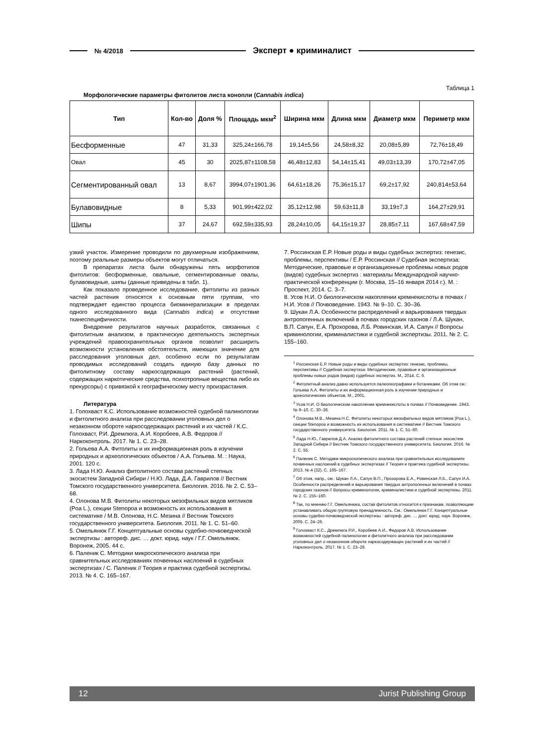№ 4/2018 Эксперт ● криминалист
Таблица 1
Морфологические параметры фитолитов листа конопли (Cannabis indica)
| Тип | Кол-во | Доля % | Площадь мкм<sup>2</sup> | Ширина мкм | Длина мкм | Диаметр мкм | Периметр мкм |
| --- | --- | --- | --- | --- | --- | --- | --- |
| Бесформенные | 47 | 31,33 | 325,24±166,78 | 19,14±5,56 | 24,58±8,32 | 20,08±5,89 | 72,76±18,49 |
| Овал | 45 | 30 | 2025,87±1108,58 | 46,48±12,83 | 54,14±15,41 | 49,03±13,39 | 170,72±47,05 |
| Сегментированный овал | 13 | 8,67 | 3994,07±1901,36 | 64,61±18,26 | 75,36±15,17 | 69,2±17,92 | 240,814±53,64 |
| Булавовидные | 8 | 5,33 | 901,99±422,02 | 35,12±12,98 | 59,63±11,8 | 33,19±7,3 | 164,27±29,91 |
| Шипы | 37 | 24,67 | 692,59±335,93 | 28,24±10,05 | 64,15±19,37 | 28,85±7,11 | 167,68±47,59 |
узкий участок. Измерение проводили по двухмерным изображениям, поэтому реальные размеры объектов могут отличаться.
В препаратах листа были обнаружены пять морфотипов фитолитов: бесформенные, овальные, сегментированные овалы, булавовидные, шипы (данные приведены в табл. 1).
Как показало проведенное исследование, фитолиты из разных частей растения относятся к основным пяти группам, что подтверждает единство процесса биоминерализации в пределах одного исследованного вида (Cannabis indica) и отсутствие тканеспецифичности.
Внедрение результатов научных разработок, связанных с фитолитным анализом, в практическую деятельность экспертных учреждений правоохранительных органов позволит расширить возможности установления обстоятельств, имеющих значение для расследования уголовных дел, особенно если по результатам проводимых исследований создать единую базу данных по фитолитному составу наркосодержащих растений (растений, содержащих наркотические средства, психотропные вещества либо их прекурсоры) с привязкой к географическому месту произрастания.
Литература
1. Голохваст К.С. Использование возможностей судебной палинологии и фитолитного анализа при расследовании уголовных дел о незаконном обороте наркосодержащих растений и их частей / К.С. Голохваст, Р.И. Дремлюга, А.И. Коробеев, А.В. Федоров // Наркоконтроль. 2017. № 1. С. 23–28.
2. Гольева А.А. Фитолиты и их информационная роль в изучении природных и археологических объектов / А.А. Гольева. М. : Наука, 2001. 120 с.
3. Лада Н.Ю. Анализ фитолитного состава растений степных экосистем Западной Сибири / Н.Ю. Лада, Д.А. Гаврилов // Вестник Томского государственного университета. Биология. 2016. № 2. С. 53–68.
4. Олонова М.В. Фитолиты некоторых мезофильных видов мятликов (Poa L.), секции Stenopoa и возможность их использования в систематике / М.В. Олонова, Н.С. Мезина // Вестник Томского государственного университета. Биология. 2011. № 1. С. 51–60.
5. Омельянюк Г.Г. Концептуальные основы судебно-почвоведческой экспертизы : автореф. дис. … докт. юрид. наук / Г.Г. Омельянюк. Воронеж, 2005. 44 с.
6. Паленик С. Методики микроскопического анализа при сравнительных исследованиях почвенных наслоений в судебных экспертизах / С. Паленик // Теория и практика судебной экспертизы. 2013. № 4. С. 165–167.
7. Россинская Е.Р. Новые роды и виды судебных экспертиз: генезис, проблемы, перспективы / Е.Р. Россинская // Судебная экспертиза: Методические, правовые и организационные проблемы новых родов (видов) судебных экспертиз : материалы Международной научно-практической конференции (г. Москва, 15–16 января 2014 г.). М. : Проспект, 2014. С. 3–7.
8. Усов Н.И. О биологическом накоплении кремнекислоты в почвах / Н.И. Усов // Почвоведение. 1943. № 9–10. С. 30–36.
9. Шукан Л.А. Особенности распределений и варьирования твердых антропогенных включений в почвах городских газонов / Л.А. Шукан, В.П. Сапун, Е.А. Прохорова, Л.Б. Ровинская, И.А. Сапун // Вопросы криминологии, криминалистики и судебной экспертизы. 2011. № 2. С. 155–160.
<sup>1</sup> Россинская Е.Р. Новые роды и виды судебных экспертиз: генезис, проблемы, перспективы // Судебная экспертиза: Методические, правовые и организационные проблемы новых родов (видов) судебных экспертиз. М., 2014. С. 6.
<sup>2</sup> Фитолитный анализ давно используется палеогеографами и ботаниками. Об этом см.: Гольева А.А. Фитолиты и их информационная роль в изучении природных и археологических объектов. М., 2001.
<sup>3</sup> Усов Н.И. О биологическом накоплении кремнекислоты в почвах // Почвоведение. 1943. № 9–10. С. 30–36.
<sup>4</sup> Олонова М.В., Мезина Н.С. Фитолиты некоторых мезофильных видов мятликов (Poa L.), секции Stenopoa и возможность их использования в систематике // Вестник Томского государственного университета. Биология. 2011. № 1. С. 51–60.
<sup>5</sup> Лада Н.Ю., Гаврилов Д.А. Анализ фитолитного состава растений степных экосистем Западной Сибири // Вестник Томского государственного университета. Биология. 2016. № 2. С. 55.
<sup>6</sup> Паленик С. Методики микроскопического анализа при сравнительных исследованиях почвенных наслоений в судебных экспертизах // Теория и практика судебной экспертизы. 2013. № 4 (32). С. 165–167.
<sup>7</sup> Об этом, напр., см.: Шукан Л.А., Сапун В.П., Прохорова Е.А., Ровинская Л.Б., Сапун И.А. Особенности распределений и варьирования твердых антропогенных включений в почвах городских газонов // Вопросы криминологии, криминалистики и судебной экспертизы. 2011. № 2. С. 155–160.
<sup>8</sup> Так, по мнению Г.Г. Омельянюка, состав фитолитов относится к признакам, позволяющим устанавливать общую групповую принадлежность. См.: Омельянюк Г.Г. Концептуальные основы судебно-почвоведческой экспертизы : автореф. дис. … докт. юрид. наук. Воронеж, 2005. С. 24–26.
<sup>9</sup> Голохваст К.С., Дремлюга Р.И., Коробеев А.И., Федоров А.В. Использование возможностей судебной палинологии и фитолитного анализа при расследовании уголовных дел о незаконном обороте наркосодержащих растений и их частей // Наркоконтроль. 2017. № 1. С. 23–28.
12 Jurist Publishing Group